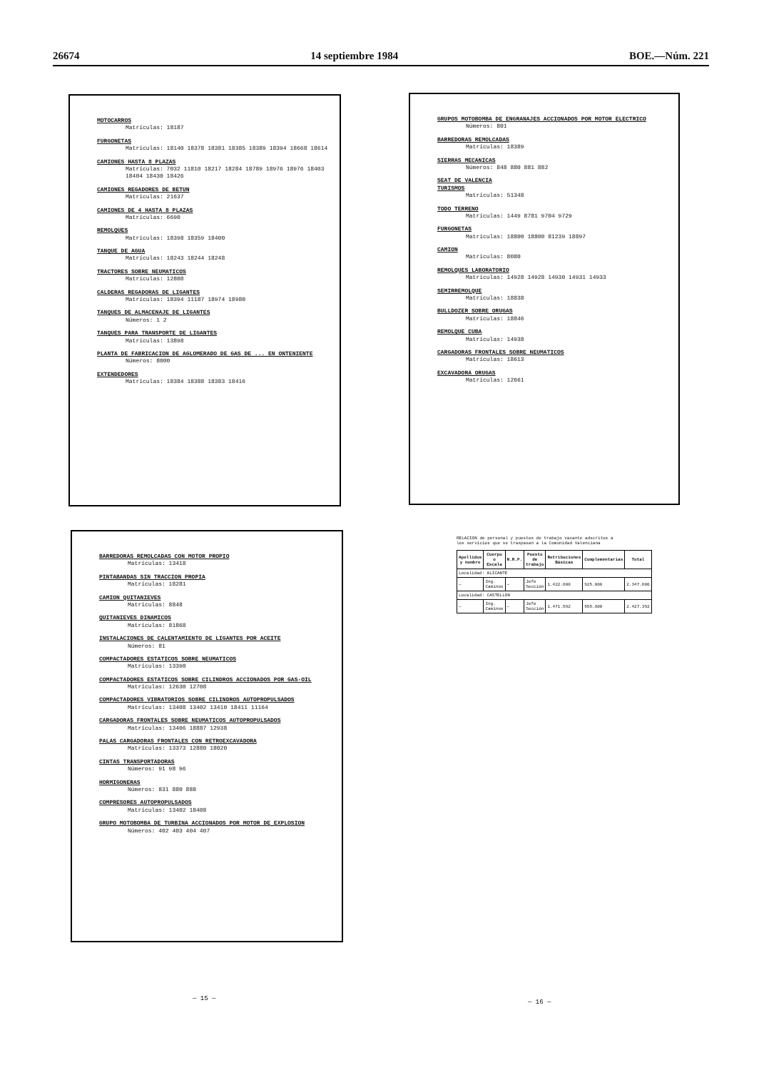26674 14 septiembre 1984 BOE.—Núm. 221
MOTOCARROS
Matrículas: 18187
FURGONETAS
Matrículas: 18140 18378 18381 18385 18389 18394 18668 18614
CAMIONES HASTA 8 PLAZAS
Matrículas: 7032 11810 18217 18284 18789 18976 18976 18403 18404 18430 18426
CAMIONES REGADORES DE BETUN
Matrículas: 21637
CAMIONES DE 4 HASTA 8 PLAZAS
Matrículas: 6690
REMOLQUES
Matrículas: 18398 18359 18400
TANQUE DE AGUA
Matrículas: 18243 18244 18248
TRACTORES SOBRE NEUMATICOS
Matrículas: 12808
CALDERAS REGADORAS DE LIGANTES
Matrículas: 18394 11187 18974 18980
TANQUES DE ALMACENAJE DE LIGANTES
Números: 1 2
TANQUES PARA TRANSPORTE DE LIGANTES
Matrículas: 13898
PLANTA DE FABRICACION DE AGLOMERADO DE GAS DE ... EN ONTENIENTE
Números: 8000
EXTENDEDORES
Matrículas: 18384 18388 18383 18416
GRUPOS MOTOBOMBA DE ENGRANAJES ACCIONADOS POR MOTOR ELECTRICO
Números: 801
BARREDORAS REMOLCADAS
Matrículas: 18389
SIERRAS MECANICAS
Números: 848 880 881 882
SEAT DE VALENCIA
TURISMOS
Matrículas: 51348
TODO TERRENO
Matrículas: 1449 8781 9704 9729
FURGONETAS
Matrículas: 18800 18800 81239 18897
CAMION
Matrículas: 8080
REMOLQUES LABORATORIO
Matrículas: 14928 14928 14930 14931 14933
SEMIRREMOLQUE
Matrículas: 18838
BULLDOZER SOBRE ORUGAS
Matrículas: 18846
REMOLQUE CUBA
Matrículas: 14938
CARGADORAS FRONTALES SOBRE NEUMATICOS
Matrículas: 18613
EXCAVADORA ORUGAS
Matrículas: 12661
BARREDORAS REMOLCADAS CON MOTOR PROPIO
Matrículas: 13418
PINTABANDAS SIN TRACCION PROPIA
Matrículas: 18281
CAMION QUITANIEVES
Matrículas: 8848
QUITANIEVES DINAMICOS
Matrículas: 81868
INSTALACIONES DE CALENTAMIENTO DE LIGANTES POR ACEITE
Números: 81
COMPACTADORES ESTATICOS SOBRE NEUMATICOS
Matrículas: 13390
COMPACTADORES ESTATICOS SOBRE CILINDROS ACCIONADOS POR GAS-OIL
Matrículas: 12630 12708
COMPACTADORES VIBRATORIOS SOBRE CILINDROS AUTOPROPULSADOS
Matrículas: 13408 13402 13410 18411 11164
CARGADORAS FRONTALES SOBRE NEUMATICOS AUTOPROPULSADOS
Matrículas: 13406 18887 12938
PALAS CARGADORAS FRONTALES CON RETROEXCAVADORA
Matrículas: 13373 12880 18020
CINTAS TRANSPORTADORAS
Números: 91 98 96
HORMIGONERAS
Números: 831 880 888
COMPRESORES AUTOPROPULSADOS
Matrículas: 13402 18408
GRUPO MOTOBOMBA DE TURBINA ACCIONADOS POR MOTOR DE EXPLOSION
Números: 402 403 404 407
RELACION de personal y puestos de trabajo vacante adscritos a los servicios que se traspasan a la Comunidad Valenciana
| Apellidos y nombre | Cuerpo o Escala | N.R.P. | Puesto de trabajo | Retribuciones Básicas | Complementarias | Total |
| --- | --- | --- | --- | --- | --- | --- |
| Localidad: ALICANTE | | | | | | |
| — | Ing. Caminos | — | Jefe Sección | 1.422.600 | 925.000 | 2.347.600 |
| Localidad: CASTELLON | | | | | | |
| — | Ing. Caminos | — | Jefe Sección | 1.471.592 | 955.800 | 2.427.392 |
— 15 — — 16 —